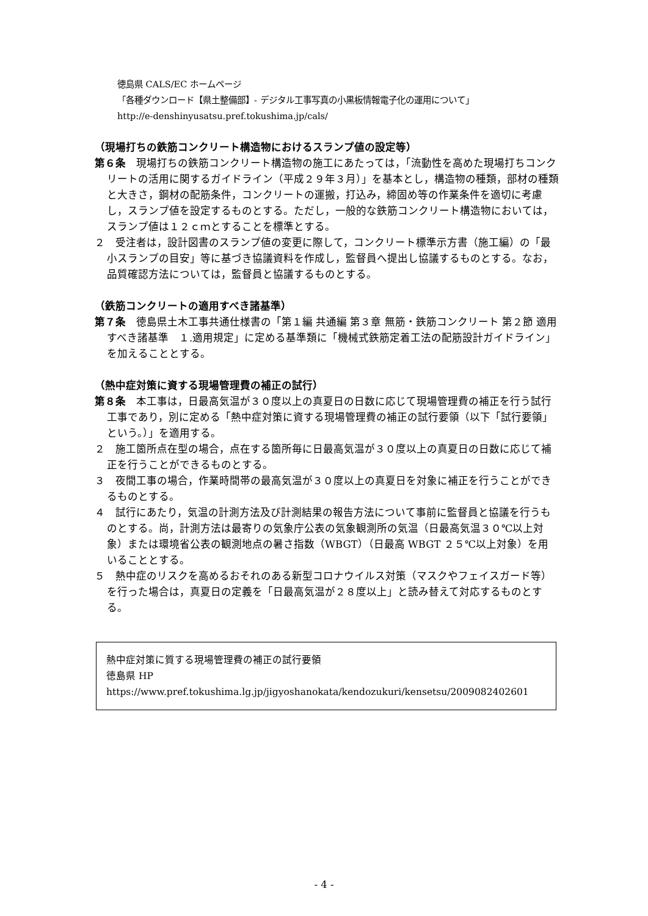徳島県 CALS/EC ホームページ
「各種ダウンロード【県土整備部】- デジタル工事写真の小黒板情報電子化の運用について」
http://e-denshinyusatsu.pref.tokushima.jp/cals/
（現場打ちの鉄筋コンクリート構造物におけるスランプ値の設定等）
第６条　現場打ちの鉄筋コンクリート構造物の施工にあたっては，「流動性を高めた現場打ちコンクリートの活用に関するガイドライン（平成２９年３月）」を基本とし，構造物の種類，部材の種類と大きさ，鋼材の配筋条件，コンクリートの運搬，打込み，締固め等の作業条件を適切に考慮し，スランプ値を設定するものとする。ただし，一般的な鉄筋コンクリート構造物においては，スランプ値は１２ｃｍとすることを標準とする。
２　受注者は，設計図書のスランプ値の変更に際して，コンクリート標準示方書（施工編）の「最小スランプの目安」等に基づき協議資料を作成し，監督員へ提出し協議するものとする。なお，品質確認方法については，監督員と協議するものとする。
（鉄筋コンクリートの適用すべき諸基準）
第７条　徳島県土木工事共通仕様書の「第１編 共通編 第３章 無筋・鉄筋コンクリート 第２節 適用すべき諸基準　１.適用規定」に定める基準類に「機械式鉄筋定着工法の配筋設計ガイドライン」を加えることとする。
（熱中症対策に資する現場管理費の補正の試行）
第８条　本工事は，日最高気温が３０度以上の真夏日の日数に応じて現場管理費の補正を行う試行工事であり，別に定める「熱中症対策に資する現場管理費の補正の試行要領（以下「試行要領」という。）」を適用する。
２　施工箇所点在型の場合，点在する箇所毎に日最高気温が３０度以上の真夏日の日数に応じて補正を行うことができるものとする。
３　夜間工事の場合，作業時間帯の最高気温が３０度以上の真夏日を対象に補正を行うことができるものとする。
４　試行にあたり，気温の計測方法及び計測結果の報告方法について事前に監督員と協議を行うものとする。尚，計測方法は最寄りの気象庁公表の気象観測所の気温（日最高気温３０℃以上対象）または環境省公表の観測地点の暑さ指数（WBGT）（日最高 WBGT ２５℃以上対象）を用いることとする。
５　熱中症のリスクを高めるおそれのある新型コロナウイルス対策（マスクやフェイスガード等）を行った場合は，真夏日の定義を「日最高気温が２８度以上」と読み替えて対応するものとする。
熱中症対策に質する現場管理費の補正の試行要領
徳島県 HP https://www.pref.tokushima.lg.jp/jigyoshanokata/kendozukuri/kensetsu/2009082402601
- 4 -